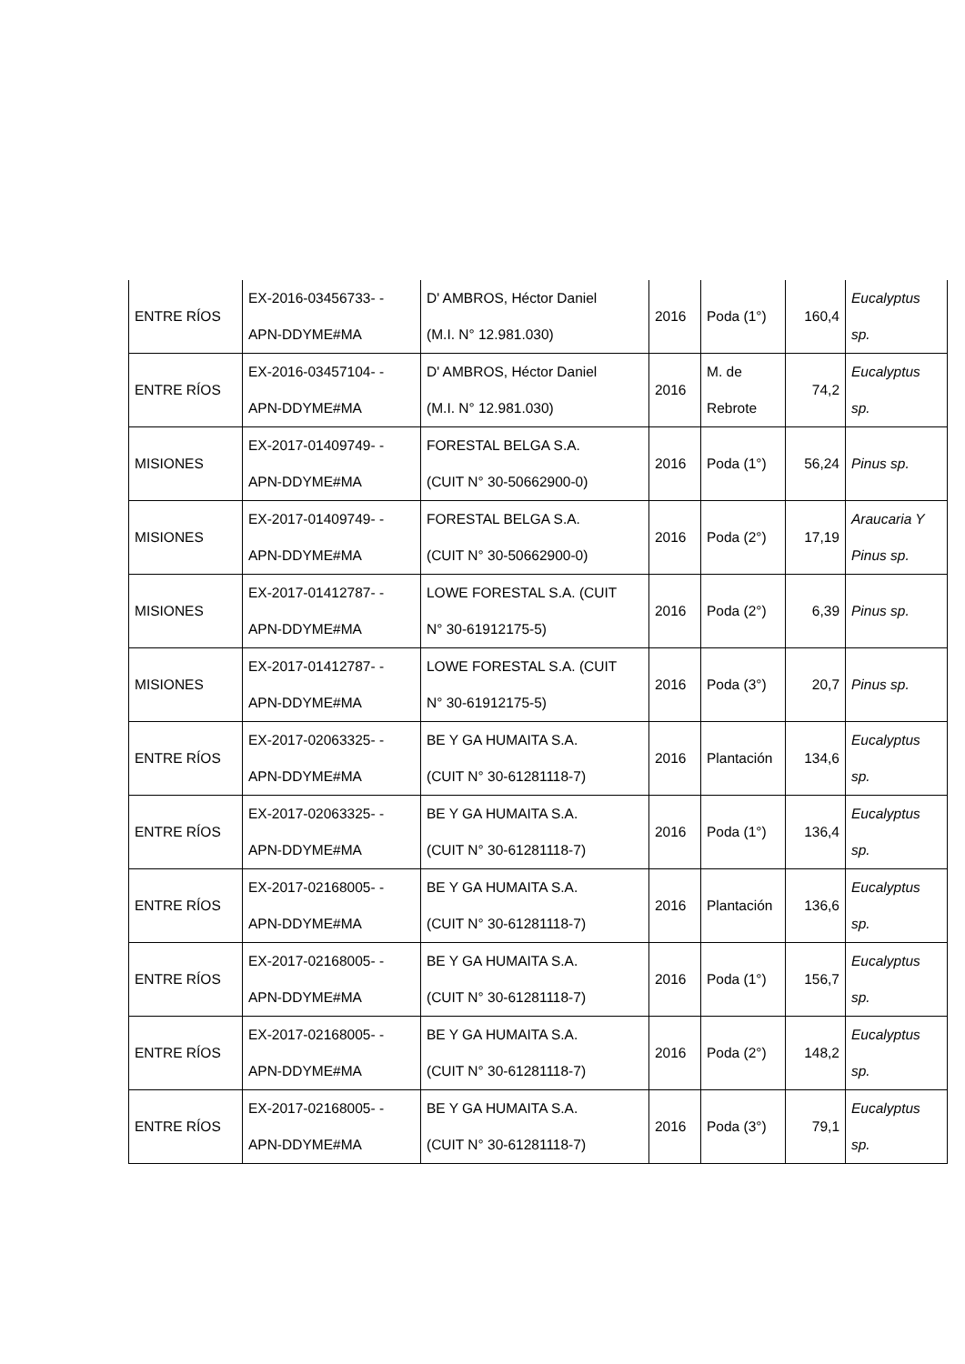| ENTRE RÍOS | EX-2016-03456733- - APN-DDYME#MA | D' AMBROS, Héctor Daniel (M.I. N° 12.981.030) | 2016 | Poda (1°) | 160,4 | Eucalyptus sp. |
| ENTRE RÍOS | EX-2016-03457104- - APN-DDYME#MA | D' AMBROS, Héctor Daniel (M.I. N° 12.981.030) | 2016 | M. de Rebrote | 74,2 | Eucalyptus sp. |
| MISIONES | EX-2017-01409749- - APN-DDYME#MA | FORESTAL BELGA S.A. (CUIT N° 30-50662900-0) | 2016 | Poda (1°) | 56,24 | Pinus sp. |
| MISIONES | EX-2017-01409749- - APN-DDYME#MA | FORESTAL BELGA S.A. (CUIT N° 30-50662900-0) | 2016 | Poda (2°) | 17,19 | Araucaria Y Pinus sp. |
| MISIONES | EX-2017-01412787- - APN-DDYME#MA | LOWE FORESTAL S.A. (CUIT N° 30-61912175-5) | 2016 | Poda (2°) | 6,39 | Pinus sp. |
| MISIONES | EX-2017-01412787- - APN-DDYME#MA | LOWE FORESTAL S.A. (CUIT N° 30-61912175-5) | 2016 | Poda (3°) | 20,7 | Pinus sp. |
| ENTRE RÍOS | EX-2017-02063325- - APN-DDYME#MA | BE Y GA HUMAITA S.A. (CUIT N° 30-61281118-7) | 2016 | Plantación | 134,6 | Eucalyptus sp. |
| ENTRE RÍOS | EX-2017-02063325- - APN-DDYME#MA | BE Y GA HUMAITA S.A. (CUIT N° 30-61281118-7) | 2016 | Poda (1°) | 136,4 | Eucalyptus sp. |
| ENTRE RÍOS | EX-2017-02168005- - APN-DDYME#MA | BE Y GA HUMAITA S.A. (CUIT N° 30-61281118-7) | 2016 | Plantación | 136,6 | Eucalyptus sp. |
| ENTRE RÍOS | EX-2017-02168005- - APN-DDYME#MA | BE Y GA HUMAITA S.A. (CUIT N° 30-61281118-7) | 2016 | Poda (1°) | 156,7 | Eucalyptus sp. |
| ENTRE RÍOS | EX-2017-02168005- - APN-DDYME#MA | BE Y GA HUMAITA S.A. (CUIT N° 30-61281118-7) | 2016 | Poda (2°) | 148,2 | Eucalyptus sp. |
| ENTRE RÍOS | EX-2017-02168005- - APN-DDYME#MA | BE Y GA HUMAITA S.A. (CUIT N° 30-61281118-7) | 2016 | Poda (3°) | 79,1 | Eucalyptus sp. |